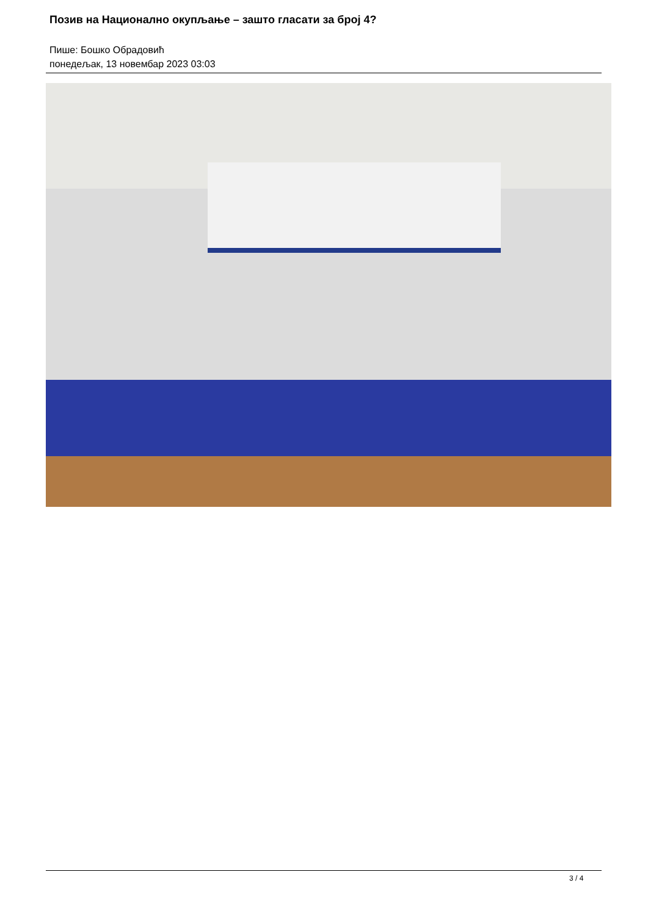Позив на Национално окупљање – зашто гласати за број 4?
Пише: Бошко Обрадовић
понедељак, 13 новембар 2023 03:03
3 / 4